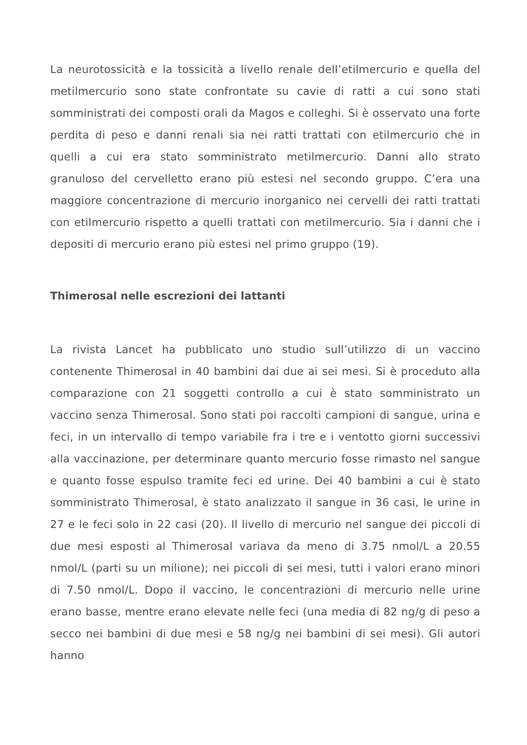La neurotossicità e la tossicità a livello renale dell’etilmercurio e quella del metilmercurio sono state confrontate su cavie di ratti a cui sono stati somministrati dei composti orali da Magos e colleghi. Si è osservato una forte perdita di peso e danni renali sia nei ratti trattati con etilmercurio che in quelli a cui era stato somministrato metilmercurio. Danni allo strato granuloso del cervelletto erano più estesi nel secondo gruppo. C’era una maggiore concentrazione di mercurio inorganico nei cervelli dei ratti trattati con etilmercurio rispetto a quelli trattati con metilmercurio. Sia i danni che i depositi di mercurio erano più estesi nel primo gruppo (19).
Thimerosal nelle escrezioni dei lattanti
La rivista Lancet ha pubblicato uno studio sull’utilizzo di un vaccino contenente Thimerosal in 40 bambini dai due ai sei mesi. Si è proceduto alla comparazione con 21 soggetti controllo a cui è stato somministrato un vaccino senza Thimerosal. Sono stati poi raccolti campioni di sangue, urina e feci, in un intervallo di tempo variabile fra i tre e i ventotto giorni successivi alla vaccinazione, per determinare quanto mercurio fosse rimasto nel sangue e quanto fosse espulso tramite feci ed urine. Dei 40 bambini a cui è stato somministrato Thimerosal, è stato analizzato il sangue in 36 casi, le urine in 27 e le feci solo in 22 casi (20). Il livello di mercurio nel sangue dei piccoli di due mesi esposti al Thimerosal variava da meno di 3.75 nmol/L a 20.55 nmol/L (parti su un milione); nei piccoli di sei mesi, tutti i valori erano minori di 7.50 nmol/L. Dopo il vaccino, le concentrazioni di mercurio nelle urine erano basse, mentre erano elevate nelle feci (una media di 82 ng/g di peso a secco nei bambini di due mesi e 58 ng/g nei bambini di sei mesi). Gli autori hanno